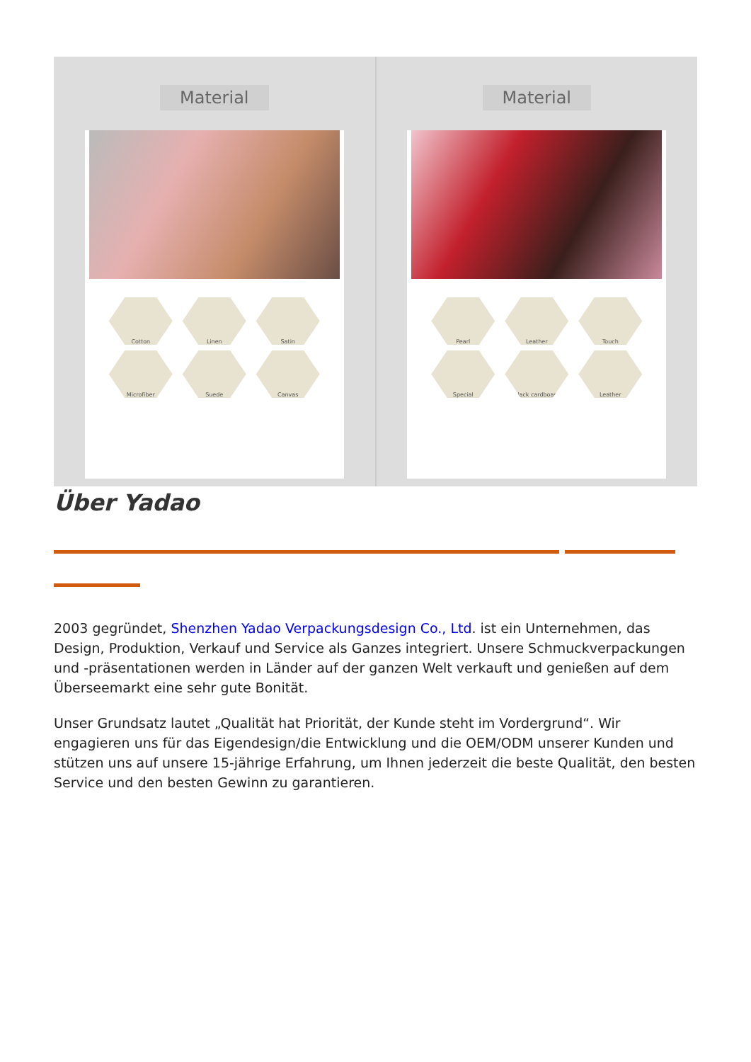Material
Cotton Linen Satin Microfiber Suede Canvas
Material
Pearl Leather Touch Special Black cardboard Leather
Über Yadao
2003 gegründet, Shenzhen Yadao Verpackungsdesign Co., Ltd. ist ein Unternehmen, das Design, Produktion, Verkauf und Service als Ganzes integriert. Unsere Schmuckverpackungen und -präsentationen werden in Länder auf der ganzen Welt verkauft und genießen auf dem Überseemarkt eine sehr gute Bonität.
Unser Grundsatz lautet „Qualität hat Priorität, der Kunde steht im Vordergrund“. Wir engagieren uns für das Eigendesign/die Entwicklung und die OEM/ODM unserer Kunden und stützen uns auf unsere 15-jährige Erfahrung, um Ihnen jederzeit die beste Qualität, den besten Service und den besten Gewinn zu garantieren.